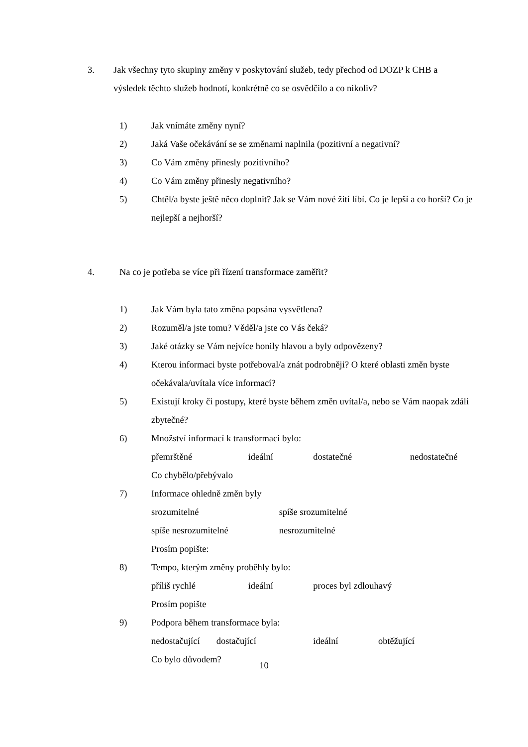3. Jak všechny tyto skupiny změny v poskytování služeb, tedy přechod od DOZP k CHB a výsledek těchto služeb hodnotí, konkrétně co se osvědčilo a co nikoliv?
1) Jak vnímáte změny nyní?
2) Jaká Vaše očekávání se se změnami naplnila (pozitivní a negativní?
3) Co Vám změny přinesly pozitivního?
4) Co Vám změny přinesly negativního?
5) Chtěl/a byste ještě něco doplnit? Jak se Vám nové žití líbí. Co je lepší a co horší? Co je nejlepší a nejhorší?
4. Na co je potřeba se více při řízení transformace zaměřit?
1) Jak Vám byla tato změna popsána vysvětlena?
2) Rozuměl/a jste tomu? Věděl/a jste co Vás čeká?
3) Jaké otázky se Vám nejvíce honily hlavou a byly odpovězeny?
4) Kterou informaci byste potřeboval/a znát podrobněji? O které oblasti změn byste očekávala/uvítala více informací?
5) Existují kroky či postupy, které byste během změn uvítal/a, nebo se Vám naopak zdáli zbytečné?
6) Množství informací k transformaci bylo:
přemrštěné ideální dostatečné nedostatečné
Co chybělo/přebývalo
7) Informace ohledně změn byly
srozumitelné spíše srozumitelné
spíše nesrozumitelné nesrozumitelné
Prosím popište:
8) Tempo, kterým změny proběhly bylo:
příliš rychlé ideální proces byl zdlouhavý
Prosím popište
9) Podpora během transformace byla:
nedostačující dostačující ideální obtěžující
Co bylo důvodem?
10